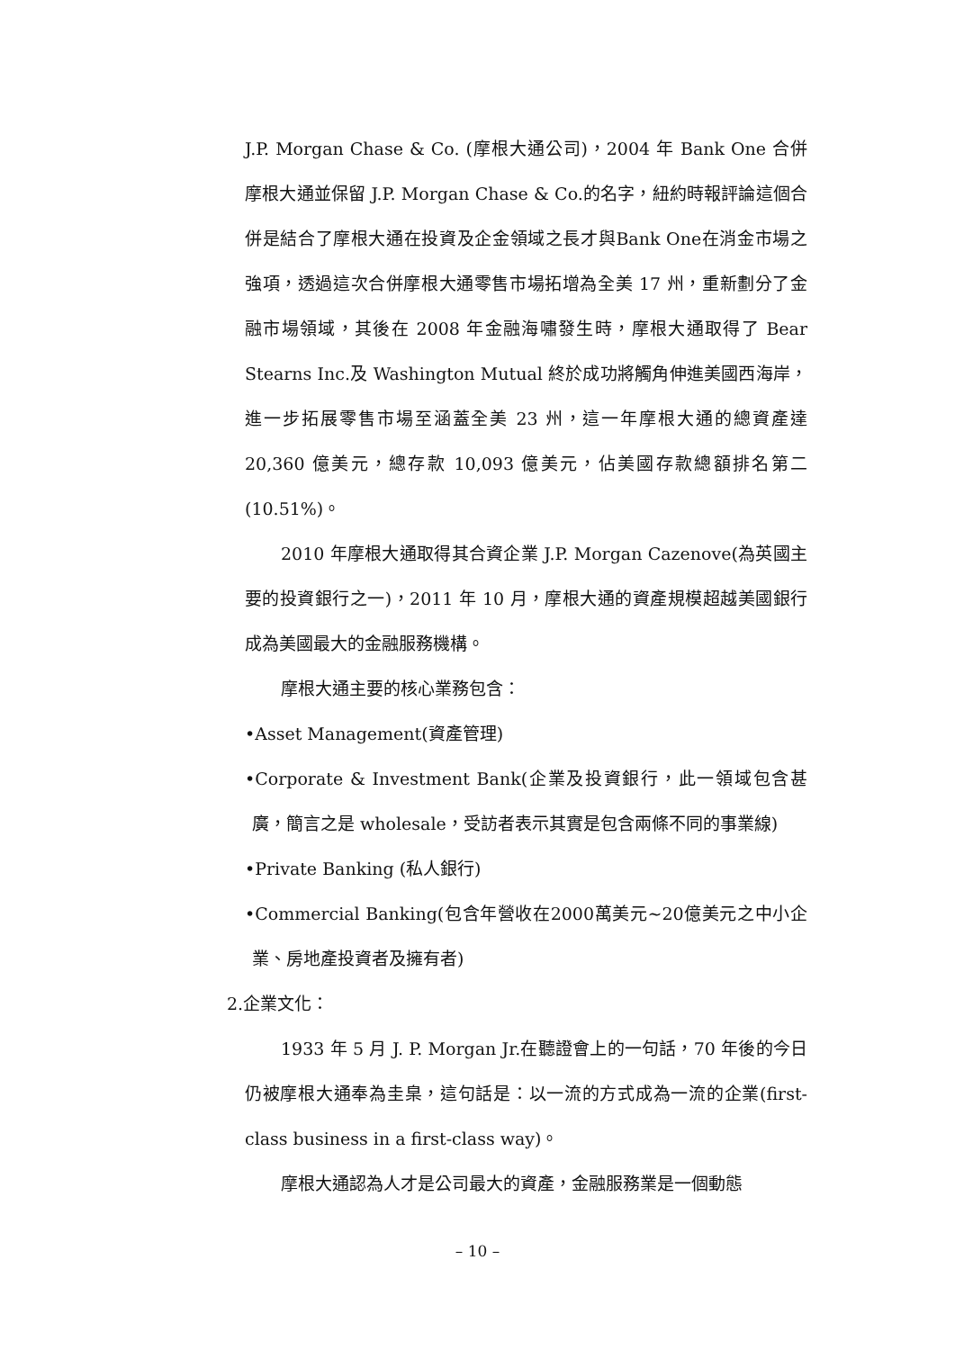J.P. Morgan Chase & Co. (摩根大通公司)，2004 年 Bank One 合併摩根大通並保留 J.P. Morgan Chase & Co.的名字，紐約時報評論這個合併是結合了摩根大通在投資及企金領域之長才與Bank One在消金市場之強項，透過這次合併摩根大通零售市場拓增為全美 17 州，重新劃分了金融市場領域，其後在 2008 年金融海嘯發生時，摩根大通取得了 Bear Stearns Inc.及 Washington Mutual 終於成功將觸角伸進美國西海岸，進一步拓展零售市場至涵蓋全美 23 州，這一年摩根大通的總資產達 20,360 億美元，總存款 10,093 億美元，佔美國存款總額排名第二(10.51%)。
2010 年摩根大通取得其合資企業 J.P. Morgan Cazenove(為英國主要的投資銀行之一)，2011 年 10 月，摩根大通的資產規模超越美國銀行成為美國最大的金融服務機構。
摩根大通主要的核心業務包含：
•Asset Management(資產管理)
•Corporate & Investment Bank(企業及投資銀行，此一領域包含甚廣，簡言之是 wholesale，受訪者表示其實是包含兩條不同的事業線)
•Private Banking (私人銀行)
•Commercial Banking(包含年營收在2000萬美元~20億美元之中小企業、房地產投資者及擁有者)
2.企業文化：
1933 年 5 月 J. P. Morgan Jr.在聽證會上的一句話，70 年後的今日仍被摩根大通奉為圭臬，這句話是：以一流的方式成為一流的企業(first-class business in a first-class way)。
摩根大通認為人才是公司最大的資產，金融服務業是一個動態
– 10 –